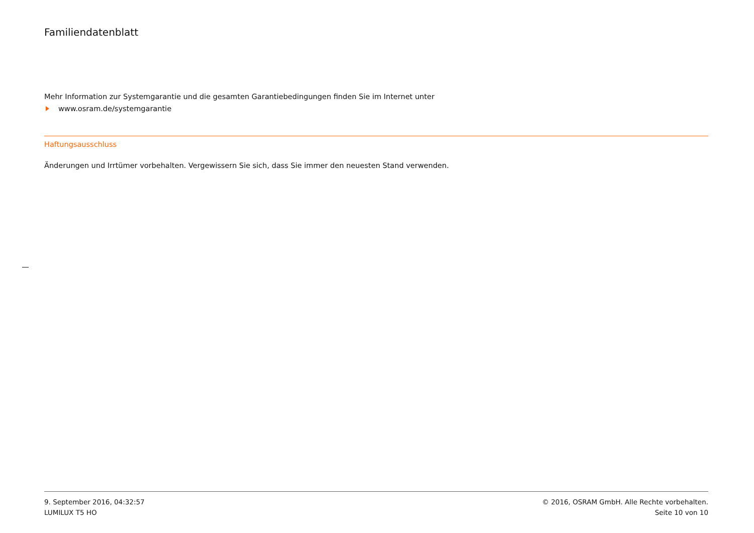Familiendatenblatt
Mehr Information zur Systemgarantie und die gesamten Garantiebedingungen finden Sie im Internet unter
www.osram.de/systemgarantie
Haftungsausschluss
Änderungen und Irrtümer vorbehalten. Vergewissern Sie sich, dass Sie immer den neuesten Stand verwenden.
9. September 2016, 04:32:57
LUMILUX T5 HO
© 2016, OSRAM GmbH. Alle Rechte vorbehalten.
Seite 10 von 10